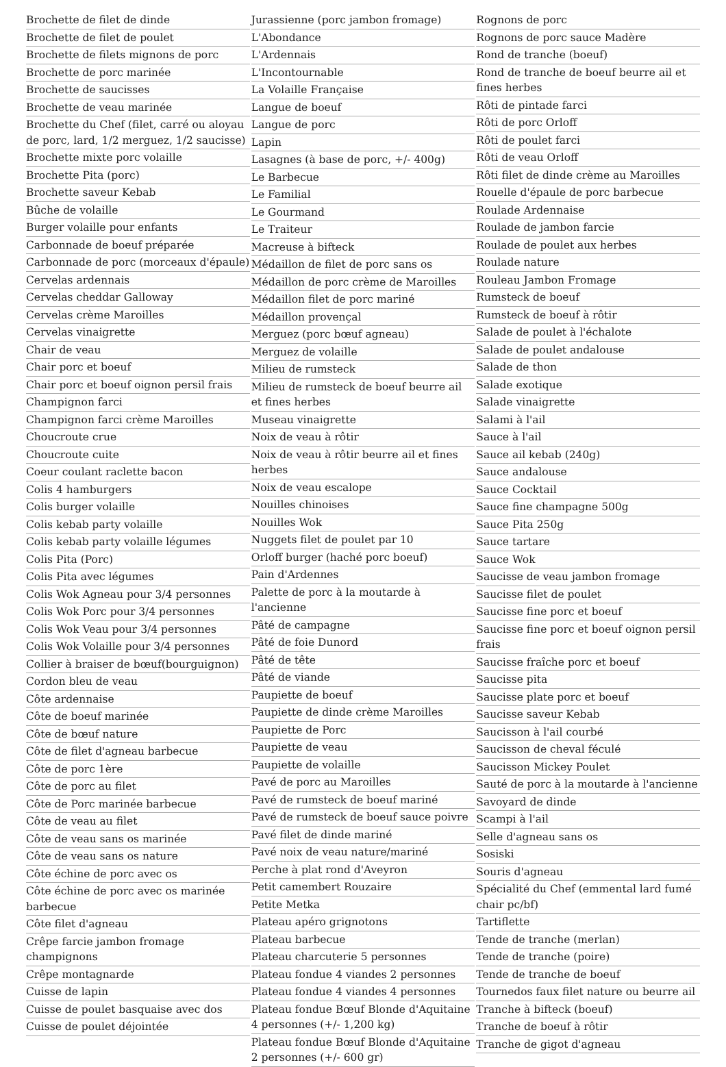Brochette de filet de dinde
Brochette de filet de poulet
Brochette de filets mignons de porc
Brochette de porc marinée
Brochette de saucisses
Brochette de veau marinée
Brochette du Chef (filet, carré ou aloyau de porc, lard, 1/2 merguez, 1/2 saucisse)
Brochette mixte porc volaille
Brochette Pita (porc)
Brochette saveur Kebab
Bûche de volaille
Burger volaille pour enfants
Carbonnade de boeuf préparée
Carbonnade de porc (morceaux d'épaule)
Cervelas ardennais
Cervelas cheddar Galloway
Cervelas crème Maroilles
Cervelas vinaigrette
Chair de veau
Chair porc et boeuf
Chair porc et boeuf oignon persil frais
Champignon farci
Champignon farci crème Maroilles
Choucroute crue
Choucroute cuite
Coeur coulant raclette bacon
Colis 4 hamburgers
Colis burger volaille
Colis kebab party volaille
Colis kebab party volaille légumes
Colis Pita (Porc)
Colis Pita avec légumes
Colis Wok Agneau pour 3/4 personnes
Colis Wok Porc pour 3/4 personnes
Colis Wok Veau pour 3/4 personnes
Colis Wok Volaille pour 3/4 personnes
Collier à braiser de bœuf(bourguignon)
Cordon bleu de veau
Côte ardennaise
Côte de boeuf marinée
Côte de bœuf nature
Côte de filet d'agneau barbecue
Côte de porc 1ère
Côte de porc au filet
Côte de Porc marinée barbecue
Côte de veau au filet
Côte de veau sans os marinée
Côte de veau sans os nature
Côte échine de porc avec os
Côte échine de porc avec os marinée barbecue
Côte filet d'agneau
Crêpe farcie jambon fromage champignons
Crêpe montagnarde
Cuisse de lapin
Cuisse de poulet basquaise avec dos
Cuisse de poulet déjointée
Jurassienne (porc jambon fromage)
L'Abondance
L'Ardennais
L'Incontournable
La Volaille Française
Langue de boeuf
Langue de porc
Lapin
Lasagnes (à base de porc, +/- 400g)
Le Barbecue
Le Familial
Le Gourmand
Le Traiteur
Macreuse à bifteck
Médaillon de filet de porc sans os
Médaillon de porc crème de Maroilles
Médaillon filet de porc mariné
Médaillon provençal
Merguez (porc bœuf agneau)
Merguez de volaille
Milieu de rumsteck
Milieu de rumsteck de boeuf beurre ail et fines herbes
Museau vinaigrette
Noix de veau à rôtir
Noix de veau à rôtir beurre ail et fines herbes
Noix de veau escalope
Nouilles chinoises
Nouilles Wok
Nuggets filet de poulet par 10
Orloff burger (haché porc boeuf)
Pain d'Ardennes
Palette de porc à la moutarde à l'ancienne
Pâté de campagne
Pâté de foie Dunord
Pâté de tête
Pâté de viande
Paupiette de boeuf
Paupiette de dinde crème Maroilles
Paupiette de Porc
Paupiette de veau
Paupiette de volaille
Pavé de porc au Maroilles
Pavé de rumsteck de boeuf mariné
Pavé de rumsteck de boeuf sauce poivre
Pavé filet de dinde mariné
Pavé noix de veau nature/mariné
Perche à plat rond d'Aveyron
Petit camembert Rouzaire
Petite Metka
Plateau apéro grignotons
Plateau barbecue
Plateau charcuterie 5 personnes
Plateau fondue 4 viandes 2 personnes
Plateau fondue 4 viandes 4 personnes
Plateau fondue Bœuf Blonde d'Aquitaine 4 personnes (+/- 1,200 kg)
Plateau fondue Bœuf Blonde d'Aquitaine 2 personnes (+/- 600 gr)
Rognons de porc
Rognons de porc sauce Madère
Rond de tranche (boeuf)
Rond de tranche de boeuf beurre ail et fines herbes
Rôti de pintade farci
Rôti de porc Orloff
Rôti de poulet farci
Rôti de veau Orloff
Rôti filet de dinde crème au Maroilles
Rouelle d'épaule de porc barbecue
Roulade Ardennaise
Roulade de jambon farcie
Roulade de poulet aux herbes
Roulade nature
Rouleau Jambon Fromage
Rumsteck de boeuf
Rumsteck de boeuf à rôtir
Salade de poulet à l'échalote
Salade de poulet andalouse
Salade de thon
Salade exotique
Salade vinaigrette
Salami à l'ail
Sauce à l'ail
Sauce ail kebab (240g)
Sauce andalouse
Sauce Cocktail
Sauce fine champagne 500g
Sauce Pita 250g
Sauce tartare
Sauce Wok
Saucisse de veau jambon fromage
Saucisse filet de poulet
Saucisse fine porc et boeuf
Saucisse fine porc et boeuf oignon persil frais
Saucisse fraîche porc et boeuf
Saucisse pita
Saucisse plate porc et boeuf
Saucisse saveur Kebab
Saucisson à l'ail courbé
Saucisson de cheval féculé
Saucisson Mickey Poulet
Sauté de porc à la moutarde à l'ancienne
Savoyard de dinde
Scampi à l'ail
Selle d'agneau sans os
Sosiski
Souris d'agneau
Spécialité du Chef (emmental lard fumé chair pc/bf)
Tartiflette
Tende de tranche (merlan)
Tende de tranche (poire)
Tende de tranche de boeuf
Tournedos faux filet nature ou beurre ail
Tranche à bifteck (boeuf)
Tranche de boeuf à rôtir
Tranche de gigot d'agneau